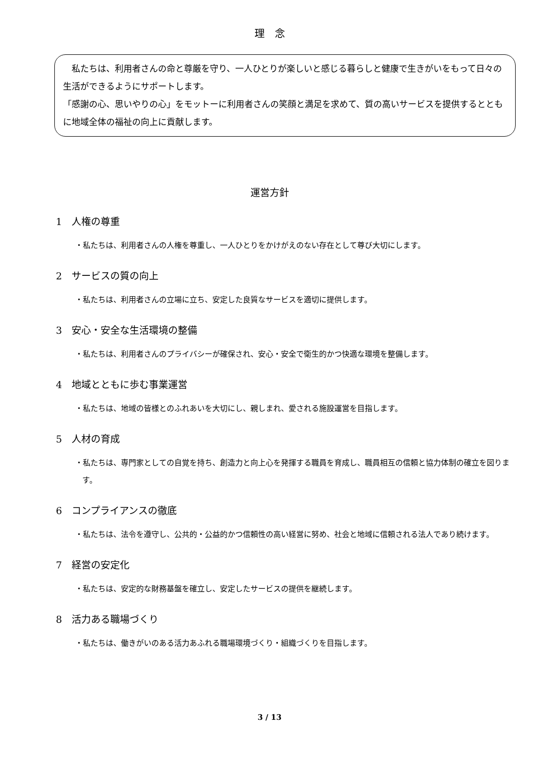理　念
　私たちは、利用者さんの命と尊厳を守り、一人ひとりが楽しいと感じる暮らしと健康で生きがいをもって日々の生活ができるようにサポートします。
「感謝の心、思いやりの心」をモットーに利用者さんの笑顔と満足を求めて、質の高いサービスを提供するとともに地域全体の福祉の向上に貢献します。
運営方針
1　人権の尊重
・私たちは、利用者さんの人権を尊重し、一人ひとりをかけがえのない存在として尊び大切にします。
2　サービスの質の向上
・私たちは、利用者さんの立場に立ち、安定した良質なサービスを適切に提供します。
3　安心・安全な生活環境の整備
・私たちは、利用者さんのプライバシーが確保され、安心・安全で衛生的かつ快適な環境を整備します。
4　地域とともに歩む事業運営
・私たちは、地域の皆様とのふれあいを大切にし、親しまれ、愛される施設運営を目指します。
5　人材の育成
・私たちは、専門家としての自覚を持ち、創造力と向上心を発揮する職員を育成し、職員相互の信頼と協力体制の確立を図ります。
6　コンプライアンスの徹底
・私たちは、法令を遵守し、公共的・公益的かつ信頼性の高い経営に努め、社会と地域に信頼される法人であり続けます。
7　経営の安定化
・私たちは、安定的な財務基盤を確立し、安定したサービスの提供を継続します。
8　活力ある職場づくり
・私たちは、働きがいのある活力あふれる職場環境づくり・組織づくりを目指します。
3 / 13